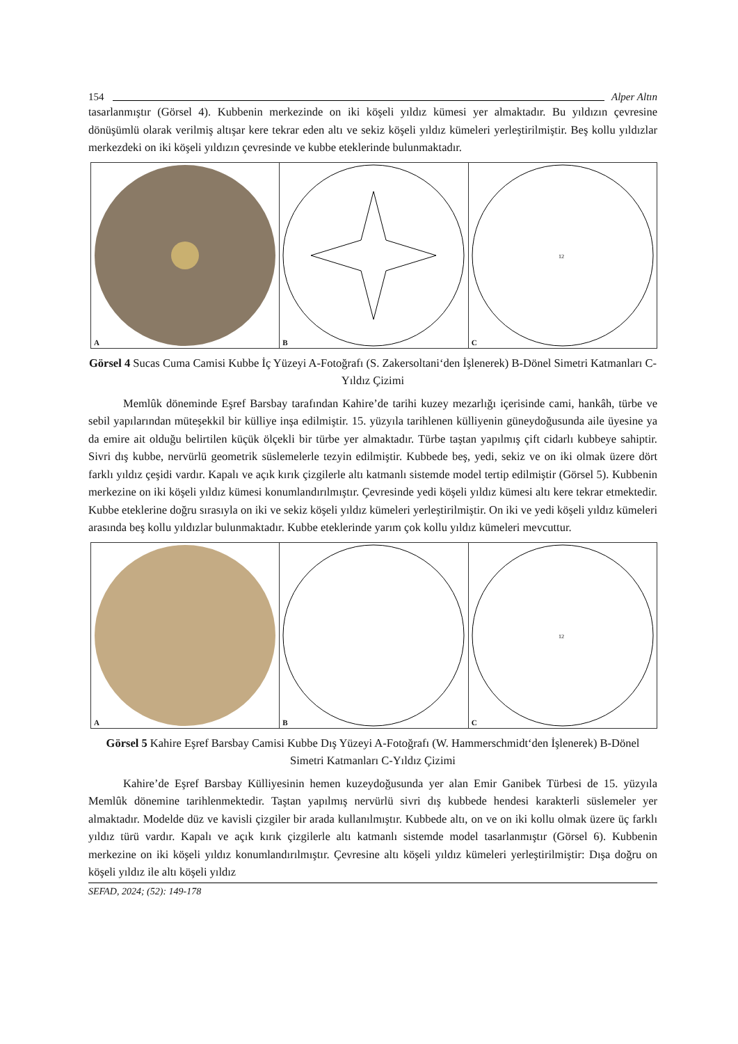154 Alper Altın
tasarlanmıştır (Görsel 4). Kubbenin merkezinde on iki köşeli yıldız kümesi yer almaktadır. Bu yıldızın çevresine dönüşümlü olarak verilmiş altışar kere tekrar eden altı ve sekiz köşeli yıldız kümeleri yerleştirilmiştir. Beş kollu yıldızlar merkezdeki on iki köşeli yıldızın çevresinde ve kubbe eteklerinde bulunmaktadır.
A B
12
C
Görsel 4 Sucas Cuma Camisi Kubbe İç Yüzeyi A-Fotoğrafı (S. Zakersoltani‘den İşlenerek) B-Dönel Simetri Katmanları C-Yıldız Çizimi
Memlûk döneminde Eşref Barsbay tarafından Kahire’de tarihi kuzey mezarlığı içerisinde cami, hankâh, türbe ve sebil yapılarından müteşekkil bir külliye inşa edilmiştir. 15. yüzyıla tarihlenen külliyenin güneydoğusunda aile üyesine ya da emire ait olduğu belirtilen küçük ölçekli bir türbe yer almaktadır. Türbe taştan yapılmış çift cidarlı kubbeye sahiptir. Sivri dış kubbe, nervürlü geometrik süslemelerle tezyin edilmiştir. Kubbede beş, yedi, sekiz ve on iki olmak üzere dört farklı yıldız çeşidi vardır. Kapalı ve açık kırık çizgilerle altı katmanlı sistemde model tertip edilmiştir (Görsel 5). Kubbenin merkezine on iki köşeli yıldız kümesi konumlandırılmıştır. Çevresinde yedi köşeli yıldız kümesi altı kere tekrar etmektedir. Kubbe eteklerine doğru sırasıyla on iki ve sekiz köşeli yıldız kümeleri yerleştirilmiştir. On iki ve yedi köşeli yıldız kümeleri arasında beş kollu yıldızlar bulunmaktadır. Kubbe eteklerinde yarım çok kollu yıldız kümeleri mevcuttur.
A B
12
C
Görsel 5 Kahire Eşref Barsbay Camisi Kubbe Dış Yüzeyi A-Fotoğrafı (W. Hammerschmidt‘den İşlenerek) B-Dönel Simetri Katmanları C-Yıldız Çizimi
Kahire’de Eşref Barsbay Külliyesinin hemen kuzeydoğusunda yer alan Emir Ganibek Türbesi de 15. yüzyıla Memlûk dönemine tarihlenmektedir. Taştan yapılmış nervürlü sivri dış kubbede hendesi karakterli süslemeler yer almaktadır. Modelde düz ve kavisli çizgiler bir arada kullanılmıştır. Kubbede altı, on ve on iki kollu olmak üzere üç farklı yıldız türü vardır. Kapalı ve açık kırık çizgilerle altı katmanlı sistemde model tasarlanmıştır (Görsel 6). Kubbenin merkezine on iki köşeli yıldız konumlandırılmıştır. Çevresine altı köşeli yıldız kümeleri yerleştirilmiştir: Dışa doğru on köşeli yıldız ile altı köşeli yıldız
SEFAD, 2024; (52): 149-178